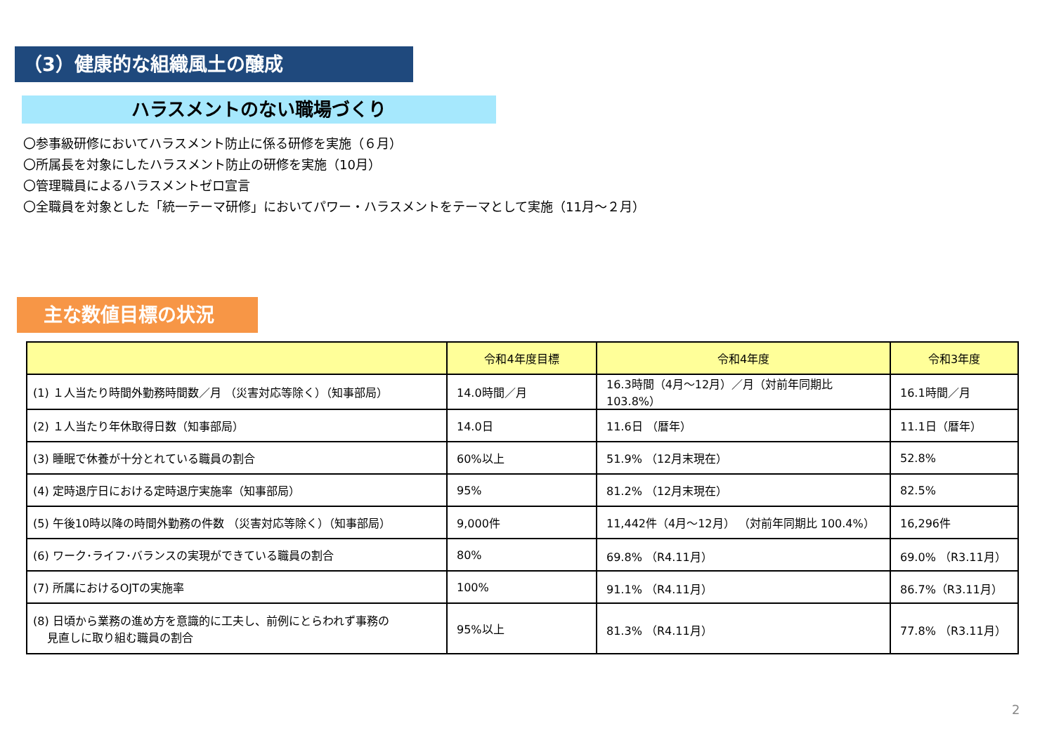（3）健康的な組織風土の醸成
ハラスメントのない職場づくり
〇参事級研修においてハラスメント防止に係る研修を実施（６月）
〇所属長を対象にしたハラスメント防止の研修を実施（10月）
〇管理職員によるハラスメントゼロ宣言
〇全職員を対象とした「統一テーマ研修」においてパワー・ハラスメントをテーマとして実施（11月～２月）
主な数値目標の状況
| | 令和4年度目標 | 令和4年度 | 令和3年度 |
| --- | --- | --- | --- |
| (1) １人当たり時間外勤務時間数／月 （災害対応等除く）（知事部局） | 14.0時間／月 | 16.3時間（4月～12月）／月（対前年同期比 103.8%） | 16.1時間／月 |
| (2) １人当たり年休取得日数（知事部局） | 14.0日 | 11.6日 （暦年） | 11.1日（暦年） |
| (3) 睡眠で休養が十分とれている職員の割合 | 60%以上 | 51.9% （12月末現在） | 52.8% |
| (4) 定時退庁日における定時退庁実施率（知事部局） | 95% | 81.2% （12月末現在） | 82.5% |
| (5) 午後10時以降の時間外勤務の件数 （災害対応等除く）（知事部局） | 9,000件 | 11,442件（4月～12月） （対前年同期比 100.4%） | 16,296件 |
| (6) ワーク･ライフ･バランスの実現ができている職員の割合 | 80% | 69.8% （R4.11月） | 69.0% （R3.11月） |
| (7) 所属におけるOJTの実施率 | 100% | 91.1% （R4.11月） | 86.7%（R3.11月） |
| (8) 日頃から業務の進め方を意識的に工夫し、前例にとらわれず事務の 見直しに取り組む職員の割合 | 95%以上 | 81.3% （R4.11月） | 77.8% （R3.11月） |
2